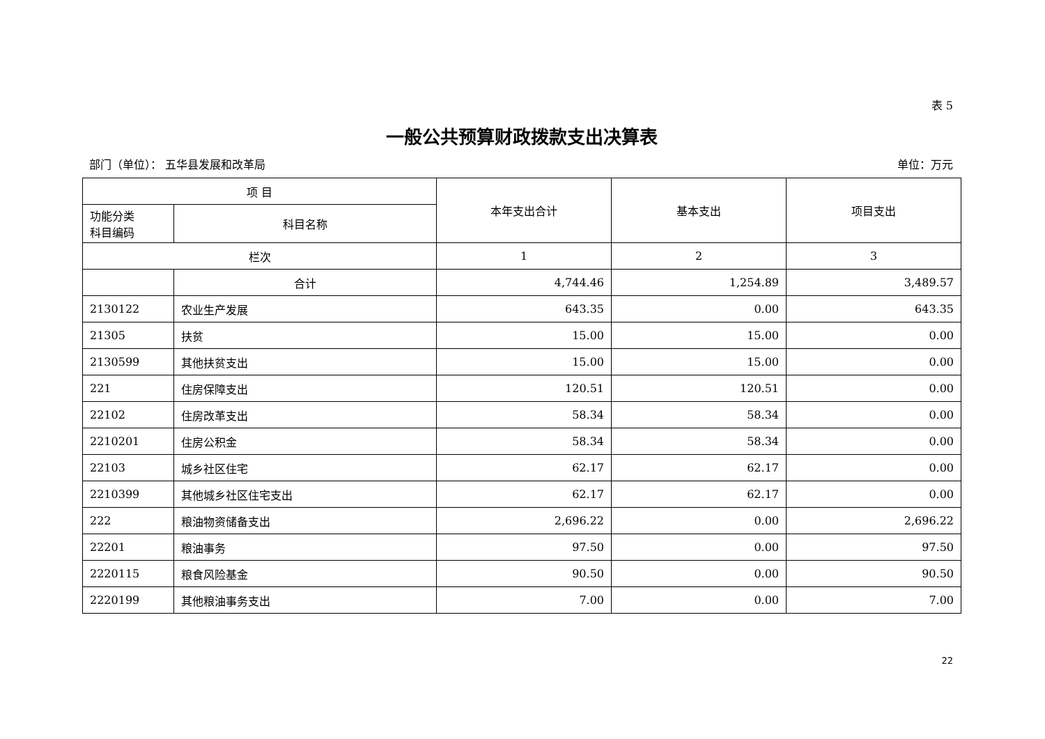表 5
一般公共预算财政拨款支出决算表
部门（单位）： 五华县发展和改革局 单位：万元
| 项 目 | | 本年支出合计 | 基本支出 | 项目支出 |
| --- | --- | --- | --- | --- |
| 功能分类 科目编码 | 科目名称 | | | |
| 栏次 | | 1 | 2 | 3 |
| | 合计 | 4,744.46 | 1,254.89 | 3,489.57 |
| 2130122 | 农业生产发展 | 643.35 | 0.00 | 643.35 |
| 21305 | 扶贫 | 15.00 | 15.00 | 0.00 |
| 2130599 | 其他扶贫支出 | 15.00 | 15.00 | 0.00 |
| 221 | 住房保障支出 | 120.51 | 120.51 | 0.00 |
| 22102 | 住房改革支出 | 58.34 | 58.34 | 0.00 |
| 2210201 | 住房公积金 | 58.34 | 58.34 | 0.00 |
| 22103 | 城乡社区住宅 | 62.17 | 62.17 | 0.00 |
| 2210399 | 其他城乡社区住宅支出 | 62.17 | 62.17 | 0.00 |
| 222 | 粮油物资储备支出 | 2,696.22 | 0.00 | 2,696.22 |
| 22201 | 粮油事务 | 97.50 | 0.00 | 97.50 |
| 2220115 | 粮食风险基金 | 90.50 | 0.00 | 90.50 |
| 2220199 | 其他粮油事务支出 | 7.00 | 0.00 | 7.00 |
22